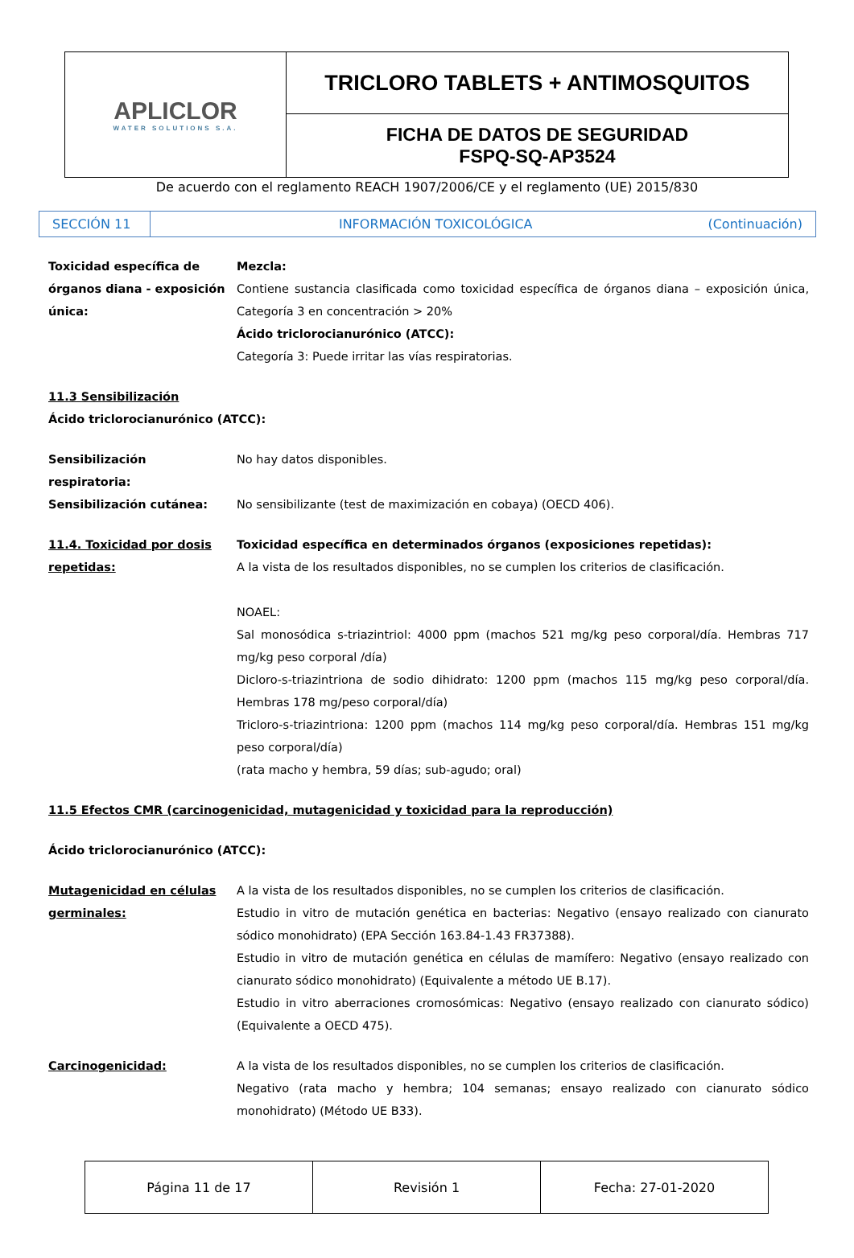| APLICLOR WATER SOLUTIONS S.A. | TRICLORO TABLETS + ANTIMOSQUITOS |
| | FICHA DE DATOS DE SEGURIDAD FSPQ-SQ-AP3524 |
De acuerdo con el reglamento REACH 1907/2006/CE y el reglamento (UE) 2015/830
| SECCIÓN 11 | INFORMACIÓN TOXICOLÓGICA (Continuación) |
Toxicidad específica de órganos diana - exposición única:
Mezcla:
Contiene sustancia clasificada como toxicidad específica de órganos diana – exposición única, Categoría 3 en concentración > 20%
Ácido triclorocianurónico (ATCC):
Categoría 3: Puede irritar las vías respiratorias.
11.3 Sensibilización
Ácido triclorocianurónico (ATCC):
Sensibilización respiratoria:
No hay datos disponibles.
Sensibilización cutánea: No sensibilizante (test de maximización en cobaya) (OECD 406).
11.4. Toxicidad por dosis repetidas:
Toxicidad específica en determinados órganos (exposiciones repetidas):
A la vista de los resultados disponibles, no se cumplen los criterios de clasificación.
NOAEL:
Sal monosódica s-triazintriol: 4000 ppm (machos 521 mg/kg peso corporal/día. Hembras 717 mg/kg peso corporal /día)
Dicloro-s-triazintriona de sodio dihidrato: 1200 ppm (machos 115 mg/kg peso corporal/día. Hembras 178 mg/peso corporal/día)
Tricloro-s-triazintriona: 1200 ppm (machos 114 mg/kg peso corporal/día. Hembras 151 mg/kg peso corporal/día)
(rata macho y hembra, 59 días; sub-agudo; oral)
11.5 Efectos CMR (carcinogenicidad, mutagenicidad y toxicidad para la reproducción)
Ácido triclorocianurónico (ATCC):
Mutagenicidad en células germinales:
A la vista de los resultados disponibles, no se cumplen los criterios de clasificación.
Estudio in vitro de mutación genética en bacterias: Negativo (ensayo realizado con cianurato sódico monohidrato) (EPA Sección 163.84-1.43 FR37388).
Estudio in vitro de mutación genética en células de mamífero: Negativo (ensayo realizado con cianurato sódico monohidrato) (Equivalente a método UE B.17).
Estudio in vitro aberraciones cromosómicas: Negativo (ensayo realizado con cianurato sódico) (Equivalente a OECD 475).
Carcinogenicidad: A la vista de los resultados disponibles, no se cumplen los criterios de clasificación.
Negativo (rata macho y hembra; 104 semanas; ensayo realizado con cianurato sódico monohidrato) (Método UE B33).
| Página 11 de 17 | Revisión 1 | Fecha: 27-01-2020 |